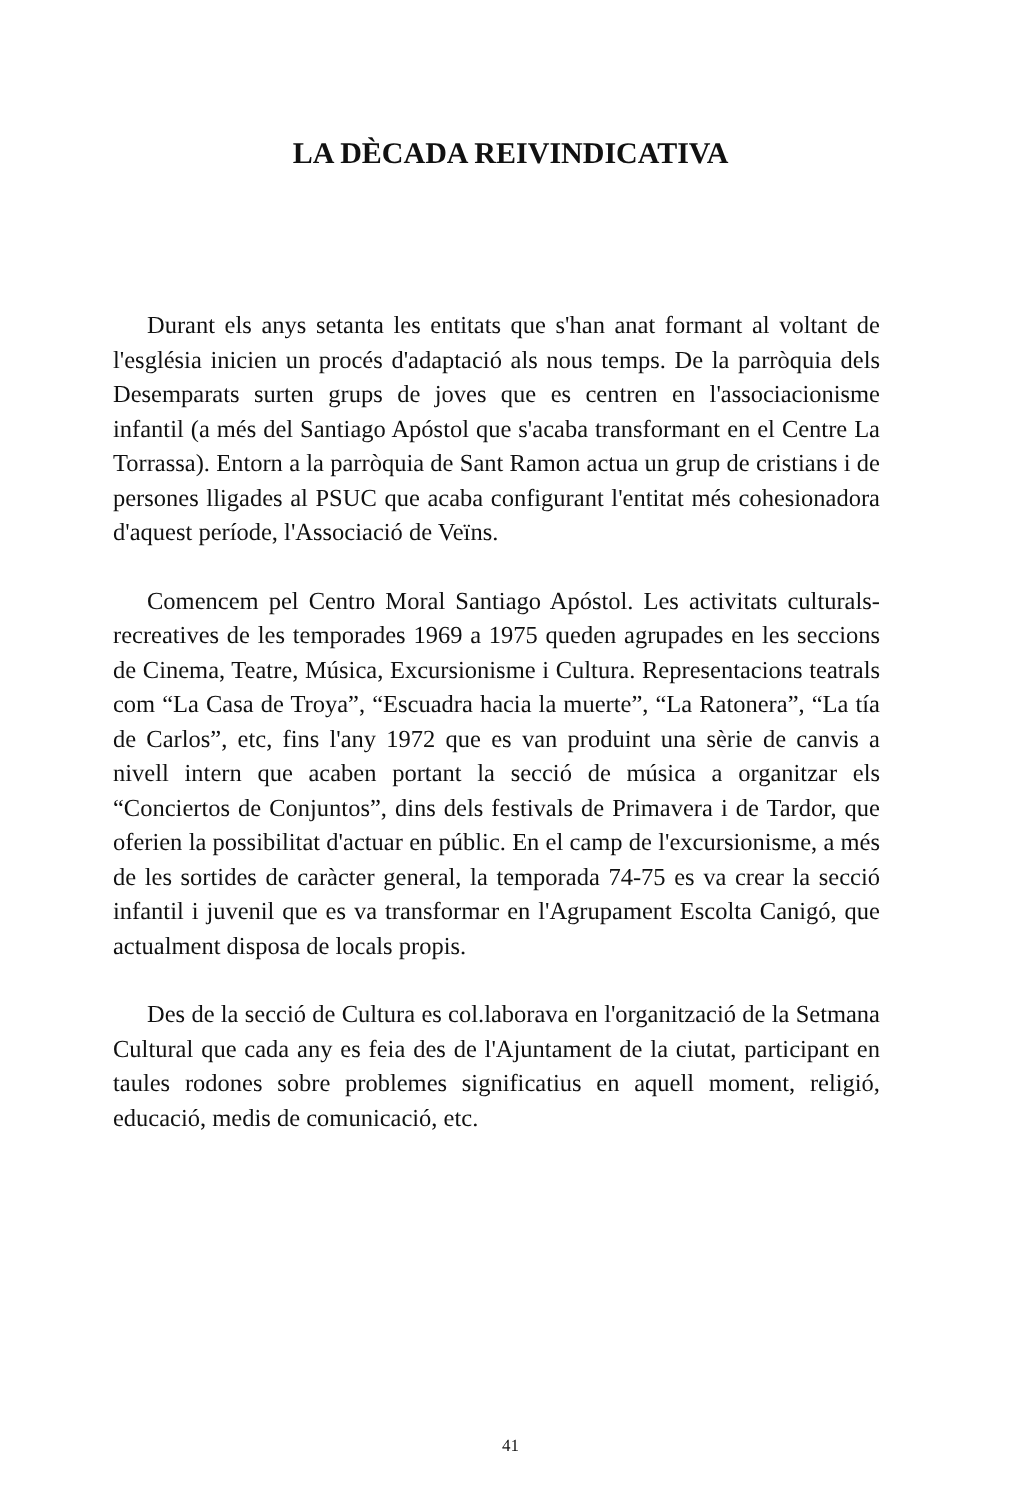LA DÈCADA REIVINDICATIVA
Durant els anys setanta les entitats que s'han anat formant al voltant de l'església inicien un procés d'adaptació als nous temps. De la parròquia dels Desemparats surten grups de joves que es centren en l'associacionisme infantil (a més del Santiago Apóstol que s'acaba transformant en el Centre La Torrassa). Entorn a la parròquia de Sant Ramon actua un grup de cristians i de persones lligades al PSUC que acaba configurant l'entitat més cohesionadora d'aquest període, l'Associació de Veïns.
Comencem pel Centro Moral Santiago Apóstol. Les activitats culturals-recreatives de les temporades 1969 a 1975 queden agrupades en les seccions de Cinema, Teatre, Música, Excursionisme i Cultura. Representacions teatrals com “La Casa de Troya”, “Escuadra hacia la muerte”, “La Ratonera”, “La tía de Carlos”, etc, fins l'any 1972 que es van produint una sèrie de canvis a nivell intern que acaben portant la secció de música a organitzar els “Conciertos de Conjuntos”, dins dels festivals de Primavera i de Tardor, que oferien la possibilitat d'actuar en públic. En el camp de l'excursionisme, a més de les sortides de caràcter general, la temporada 74-75 es va crear la secció infantil i juvenil que es va transformar en l'Agrupament Escolta Canigó, que actualment disposa de locals propis.
Des de la secció de Cultura es col.laborava en l'organització de la Setmana Cultural que cada any es feia des de l'Ajuntament de la ciutat, participant en taules rodones sobre problemes significatius en aquell moment, religió, educació, medis de comunicació, etc.
41